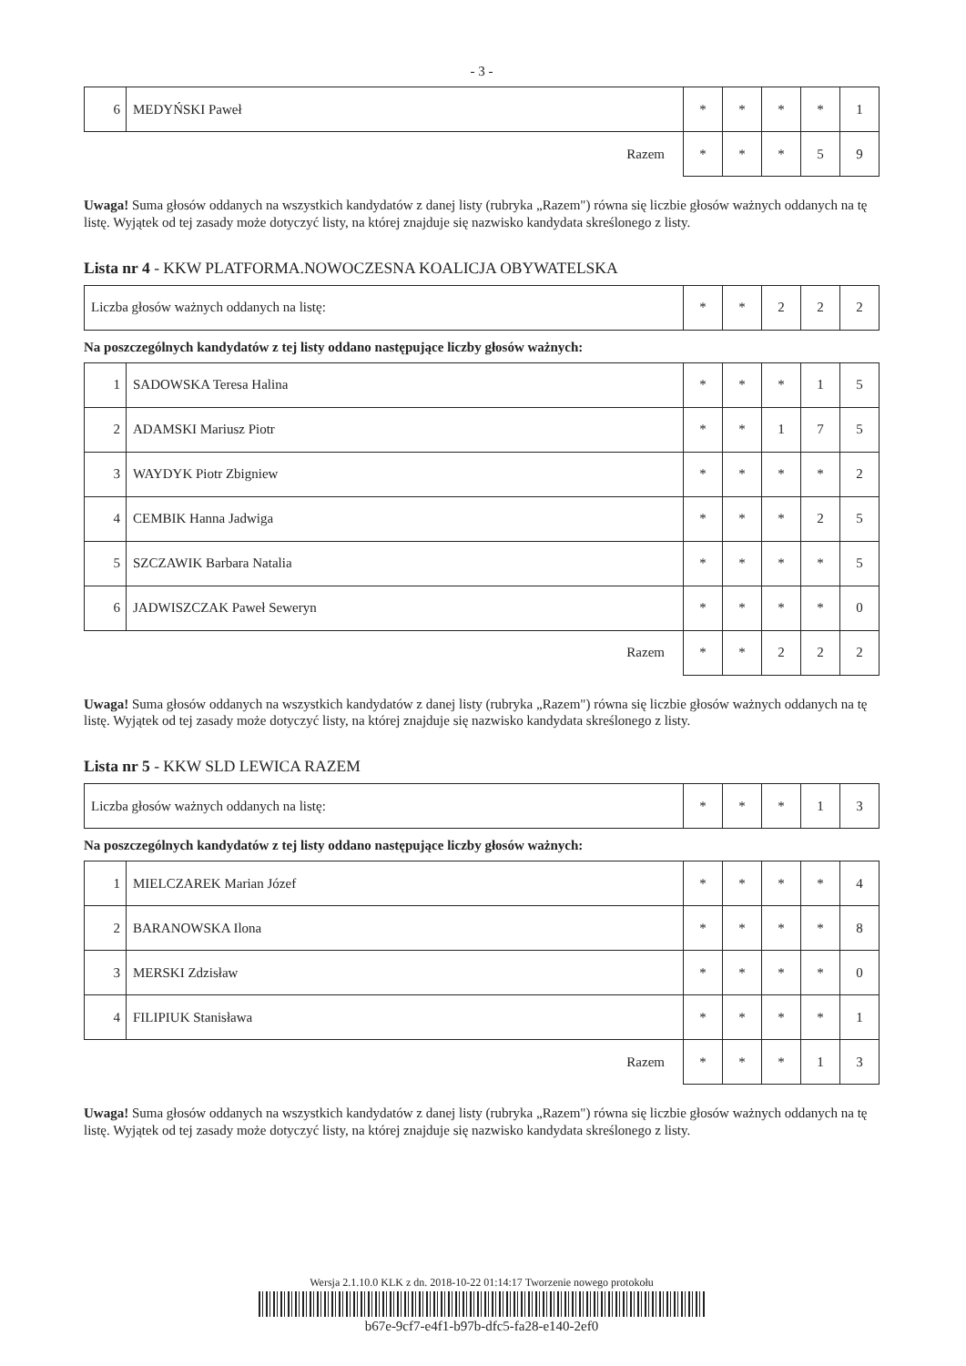- 3 -
| 6 | MEDYŃSKI Paweł | * | * | * | * | 1 |
| Razem | | * | * | * | 5 | 9 |
Uwaga! Suma głosów oddanych na wszystkich kandydatów z danej listy (rubryka „Razem") równa się liczbie głosów ważnych oddanych na tę listę. Wyjątek od tej zasady może dotyczyć listy, na której znajduje się nazwisko kandydata skreślonego z listy.
Lista nr 4 - KKW PLATFORMA.NOWOCZESNA KOALICJA OBYWATELSKA
| Liczba głosów ważnych oddanych na listę: | * | * | 2 | 2 | 2 |
Na poszczególnych kandydatów z tej listy oddano następujące liczby głosów ważnych:
| 1 | SADOWSKA Teresa Halina | * | * | * | 1 | 5 |
| 2 | ADAMSKI Mariusz Piotr | * | * | 1 | 7 | 5 |
| 3 | WAYDYK Piotr Zbigniew | * | * | * | * | 2 |
| 4 | CEMBIK Hanna Jadwiga | * | * | * | 2 | 5 |
| 5 | SZCZAWIK Barbara Natalia | * | * | * | * | 5 |
| 6 | JADWISZCZAK Paweł Seweryn | * | * | * | * | 0 |
| Razem | | * | * | 2 | 2 | 2 |
Uwaga! Suma głosów oddanych na wszystkich kandydatów z danej listy (rubryka „Razem") równa się liczbie głosów ważnych oddanych na tę listę. Wyjątek od tej zasady może dotyczyć listy, na której znajduje się nazwisko kandydata skreślonego z listy.
Lista nr 5 - KKW SLD LEWICA RAZEM
| Liczba głosów ważnych oddanych na listę: | * | * | * | 1 | 3 |
Na poszczególnych kandydatów z tej listy oddano następujące liczby głosów ważnych:
| 1 | MIELCZAREK Marian Józef | * | * | * | * | 4 |
| 2 | BARANOWSKA Ilona | * | * | * | * | 8 |
| 3 | MERSKI Zdzisław | * | * | * | * | 0 |
| 4 | FILIPIUK Stanisława | * | * | * | * | 1 |
| Razem | | * | * | * | 1 | 3 |
Uwaga! Suma głosów oddanych na wszystkich kandydatów z danej listy (rubryka „Razem") równa się liczbie głosów ważnych oddanych na tę listę. Wyjątek od tej zasady może dotyczyć listy, na której znajduje się nazwisko kandydata skreślonego z listy.
Wersja 2.1.10.0 KLK z dn. 2018-10-22 01:14:17 Tworzenie nowego protokołu
b67e-9cf7-e4f1-b97b-dfc5-fa28-e140-2ef0